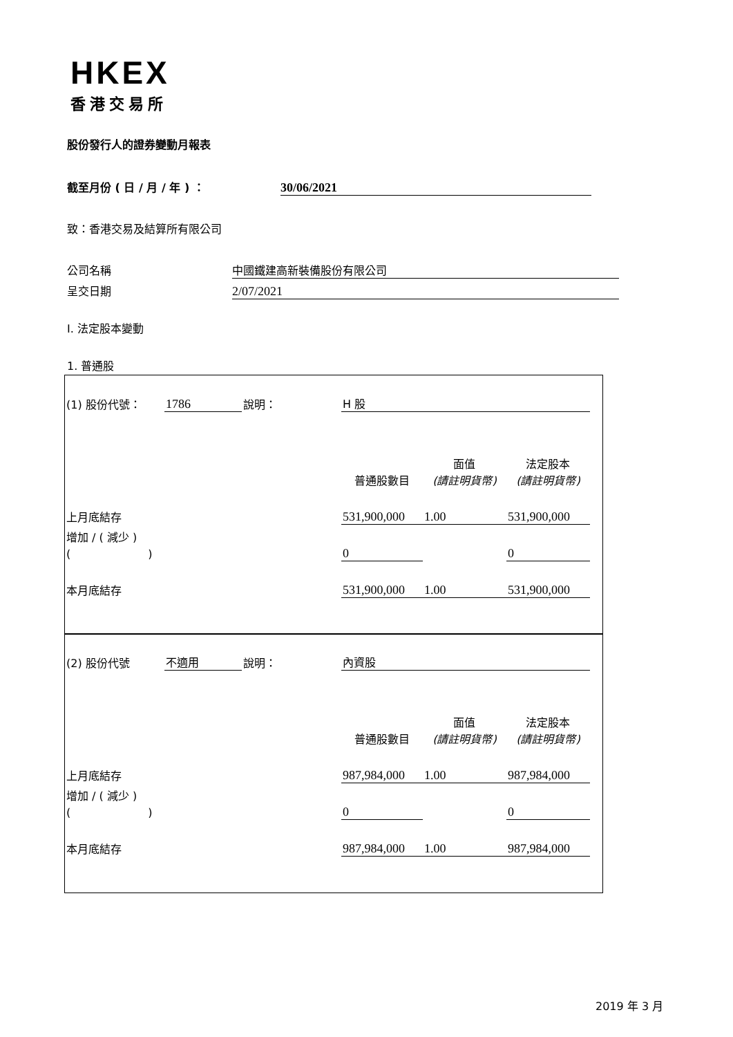HKEX
香港交易所
股份發行人的證券變動月報表
截至月份 ( 日 / 月 / 年 ) ： 30/06/2021
致：香港交易及結算所有限公司
公司名稱 中國鐵建高新裝備股份有限公司
呈交日期 2/07/2021
I. 法定股本變動
1. 普通股
| (1) 股份代號： | 1786 | 說明： | H 股 | | |
| | | | 普通股數目 | 面值 (請註明貨幣) | 法定股本 (請註明貨幣) |
| 上月底結存 | | | 531,900,000 | 1.00 | 531,900,000 |
| 增加 / ( 減少 ) ( ) | | | 0 | | 0 |
| 本月底結存 | | | 531,900,000 | 1.00 | 531,900,000 |
| (2) 股份代號 | 不適用 | 說明： | 內資股 | | |
| | | | 普通股數目 | 面值 (請註明貨幣) | 法定股本 (請註明貨幣) |
| 上月底結存 | | | 987,984,000 | 1.00 | 987,984,000 |
| 增加 / ( 減少 ) ( ) | | | 0 | | 0 |
| 本月底結存 | | | 987,984,000 | 1.00 | 987,984,000 |
2019 年 3 月